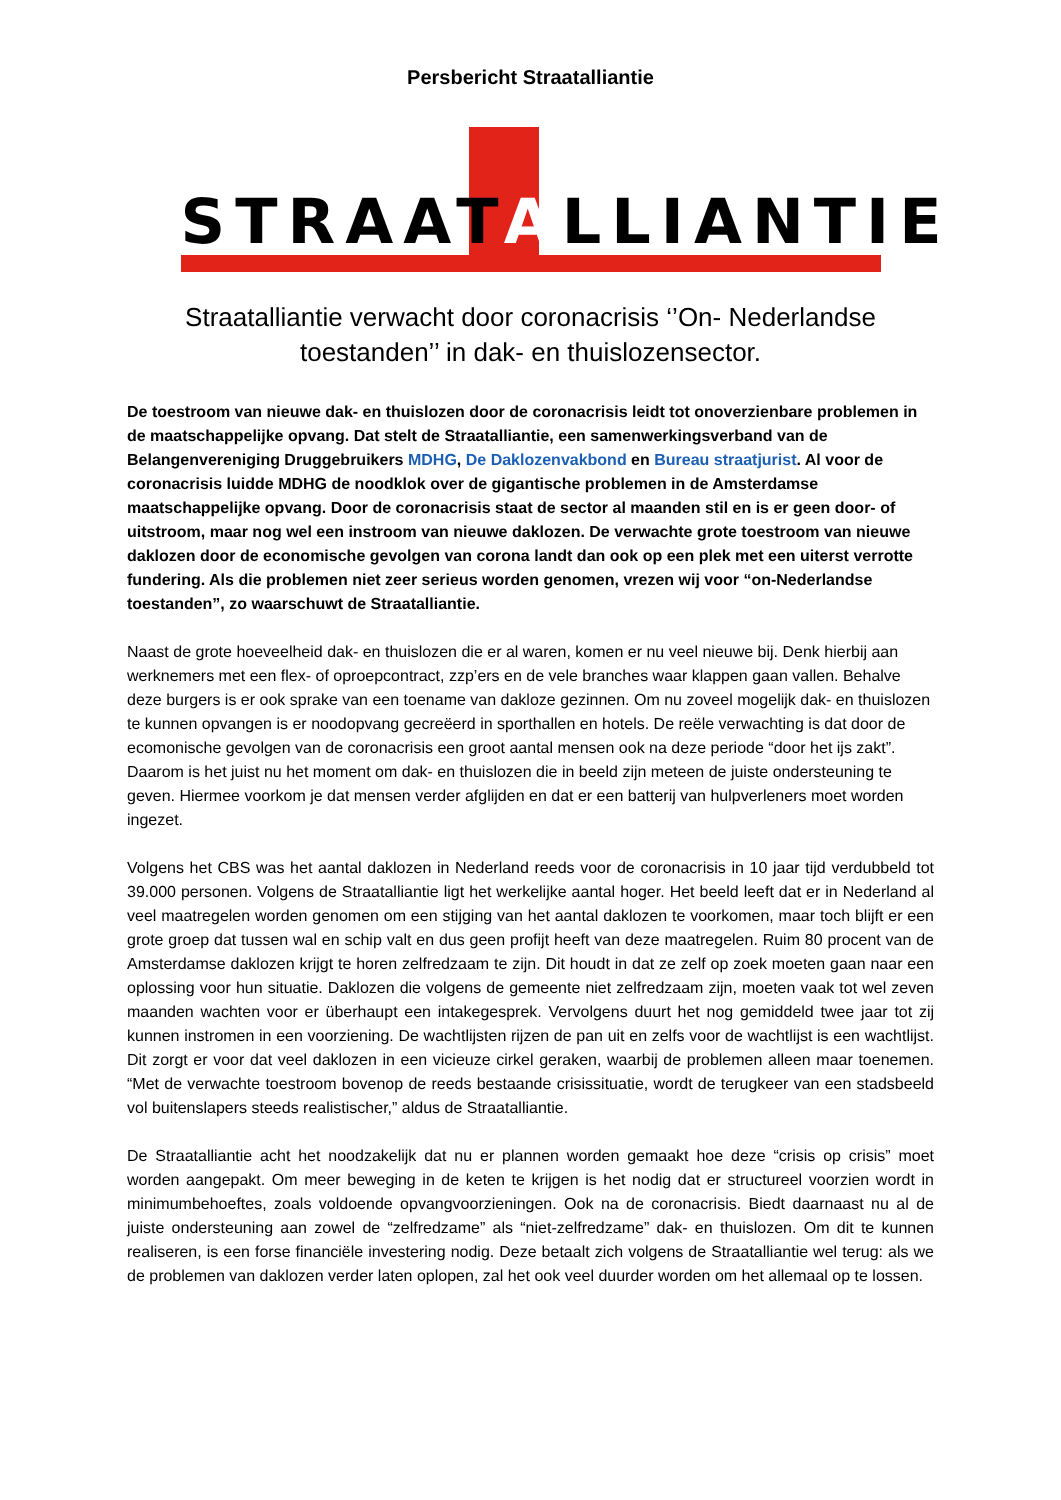Persbericht Straatalliantie
STRAATALLIANTIE
Straatalliantie verwacht door coronacrisis ‘’On- Nederlandse
toestanden’’ in dak- en thuislozensector.
De toestroom van nieuwe dak- en thuislozen door de coronacrisis leidt tot onoverzienbare problemen in de maatschappelijke opvang. Dat stelt de Straatalliantie, een samenwerkingsverband van de Belangenvereniging Druggebruikers MDHG, De Daklozenvakbond en Bureau straatjurist. Al voor de coronacrisis luidde MDHG de noodklok over de gigantische problemen in de Amsterdamse maatschappelijke opvang. Door de coronacrisis staat de sector al maanden stil en is er geen door- of uitstroom, maar nog wel een instroom van nieuwe daklozen. De verwachte grote toestroom van nieuwe daklozen door de economische gevolgen van corona landt dan ook op een plek met een uiterst verrotte fundering. Als die problemen niet zeer serieus worden genomen, vrezen wij voor “on-Nederlandse toestanden”, zo waarschuwt de Straatalliantie.
Naast de grote hoeveelheid dak- en thuislozen die er al waren, komen er nu veel nieuwe bij. Denk hierbij aan werknemers met een flex- of oproepcontract, zzp’ers en de vele branches waar klappen gaan vallen. Behalve deze burgers is er ook sprake van een toename van dakloze gezinnen. Om nu zoveel mogelijk dak- en thuislozen te kunnen opvangen is er noodopvang gecreëerd in sporthallen en hotels. De reële verwachting is dat door de ecomonische gevolgen van de coronacrisis een groot aantal mensen ook na deze periode “door het ijs zakt”. Daarom is het juist nu het moment om dak- en thuislozen die in beeld zijn meteen de juiste ondersteuning te geven. Hiermee voorkom je dat mensen verder afglijden en dat er een batterij van hulpverleners moet worden ingezet.
Volgens het CBS was het aantal daklozen in Nederland reeds voor de coronacrisis in 10 jaar tijd verdubbeld tot 39.000 personen. Volgens de Straatalliantie ligt het werkelijke aantal hoger. Het beeld leeft dat er in Nederland al veel maatregelen worden genomen om een stijging van het aantal daklozen te voorkomen, maar toch blijft er een grote groep dat tussen wal en schip valt en dus geen profijt heeft van deze maatregelen. Ruim 80 procent van de Amsterdamse daklozen krijgt te horen zelfredzaam te zijn. Dit houdt in dat ze zelf op zoek moeten gaan naar een oplossing voor hun situatie. Daklozen die volgens de gemeente niet zelfredzaam zijn, moeten vaak tot wel zeven maanden wachten voor er überhaupt een intakegesprek. Vervolgens duurt het nog gemiddeld twee jaar tot zij kunnen instromen in een voorziening. De wachtlijsten rijzen de pan uit en zelfs voor de wachtlijst is een wachtlijst. Dit zorgt er voor dat veel daklozen in een vicieuze cirkel geraken, waarbij de problemen alleen maar toenemen. “Met de verwachte toestroom bovenop de reeds bestaande crisissituatie, wordt de terugkeer van een stadsbeeld vol buitenslapers steeds realistischer,” aldus de Straatalliantie.
De Straatalliantie acht het noodzakelijk dat nu er plannen worden gemaakt hoe deze “crisis op crisis” moet worden aangepakt. Om meer beweging in de keten te krijgen is het nodig dat er structureel voorzien wordt in minimumbehoeftes, zoals voldoende opvangvoorzieningen. Ook na de coronacrisis. Biedt daarnaast nu al de juiste ondersteuning aan zowel de “zelfredzame” als “niet-zelfredzame” dak- en thuislozen. Om dit te kunnen realiseren, is een forse financiële investering nodig. Deze betaalt zich volgens de Straatalliantie wel terug: als we de problemen van daklozen verder laten oplopen, zal het ook veel duurder worden om het allemaal op te lossen.